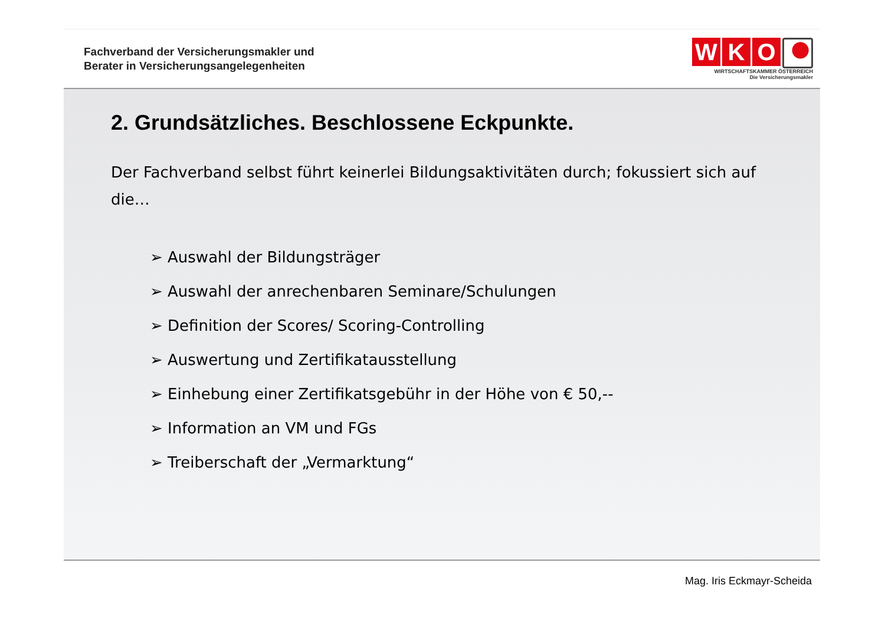Fachverband der Versicherungsmakler und
Berater in Versicherungsangelegenheiten
W K O
WIRTSCHAFTSKAMMER ÖSTERREICH
Die Versicherungsmakler
2. Grundsätzliches. Beschlossene Eckpunkte.
Der Fachverband selbst führt keinerlei Bildungsaktivitäten durch; fokussiert sich auf die…
➢ Auswahl der Bildungsträger
➢ Auswahl der anrechenbaren Seminare/Schulungen
➢ Definition der Scores/ Scoring-Controlling
➢ Auswertung und Zertifikatausstellung
➢ Einhebung einer Zertifikatsgebühr in der Höhe von € 50,--
➢ Information an VM und FGs
➢ Treiberschaft der „Vermarktung“
Mag. Iris Eckmayr-Scheida